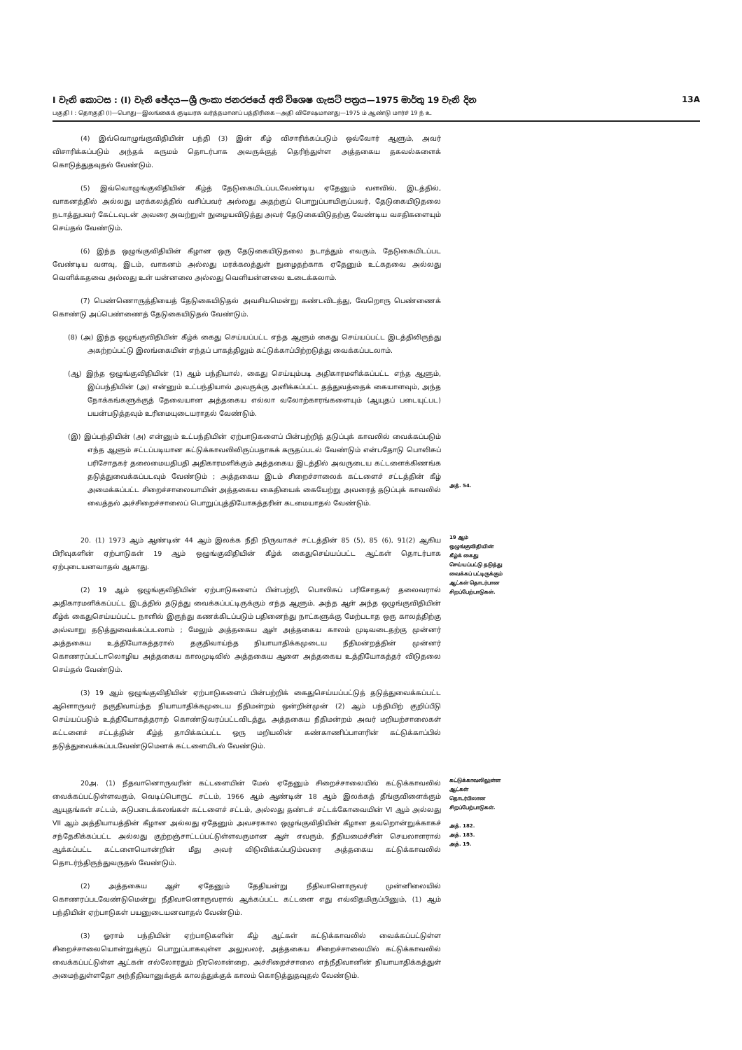I වැනි කොටස : (I) වැනි ඡේදය—ශ්‍රී ලංකා ජනරජයේ අති විශෙෂ ගැසට් පත්‍රය—1975 මාර්තු 19 වැනි දින 13A
பகுதி I : தொகுதி (I)—பொது—இலங்கைக் குடியரசு வர்த்தமானப் பத்திரிகை—அதி விசேஷமானது—1975 ம் ஆண்டு மார்ச் 19 ந் உ
(4) இவ்வொழுங்குவிதியின் பந்தி (3) இன் கீழ் விசாரிக்கப்படும் ஒவ்வோர் ஆளும், அவர் விசாரிக்கப்படும் அந்தக் கருமம் தொடர்பாக அவருக்குத் தெரிந்துள்ள அத்தகைய தகவல்களைக் கொடுத்துதவுதல் வேண்டும்.
(5) இவ்வொழுங்குவிதியின் கீழ்த் தேடுகையிடப்படவேண்டிய ஏதேனும் வளவில், இடத்தில், வாகனத்தில் அல்லது மரக்கலத்தில் வசிப்பவர் அல்லது அதற்குப் பொறுப்பாயிருப்பவர், தேடுகையிடுதலை நடாத்துபவர் கேட்டவுடன் அவரை அவற்றுள் நுழையவிடுத்து அவர் தேடுகையிடுதற்கு வேண்டிய வசதிகளையும் செய்தல் வேண்டும்.
(6) இந்த ஒழுங்குவிதியின் கீழான ஒரு தேடுகையிடுதலை நடாத்தும் எவரும், தேடுகையிடப்பட வேண்டிய வளவு, இடம், வாகனம் அல்லது மரக்கலத்துள் நுழைதற்காக ஏதேனும் உட்கதவை அல்லது வெளிக்கதவை அல்லது உள் யன்னலை அல்லது வெளியன்னலை உடைக்கலாம்.
(7) பெண்ணொருத்தியைத் தேடுகையிடுதல் அவசியமென்று கண்டவிடத்து, வேறொரு பெண்ணைக் கொண்டு அப்பெண்ணைத் தேடுகையிடுதல் வேண்டும்.
(8) (அ) இந்த ஒழுங்குவிதியின் கீழ்க் கைது செய்யப்பட்ட எந்த ஆளும் கைது செய்யப்பட்ட இடத்திலிருந்து அகற்றப்பட்டு இலங்கையின் எந்தப் பாகத்திலும் கட்டுக்காப்பிற்றடுத்து வைக்கப்படலாம்.
(ஆ) இந்த ஒழுங்குவிதியின் (1) ஆம் பந்தியால், கைது செய்யும்படி அதிகாரமளிக்கப்பட்ட எந்த ஆளும், இப்பந்தியின் (அ) என்னும் உட்பந்தியால் அவருக்கு அளிக்கப்பட்ட தத்துவத்தைக் கையாளவும், அந்த நோக்கங்களுக்குத் தேவையான அத்தகைய எல்லா வலோற்காரங்களையும் (ஆயுதப் படையுட்பட) பயன்படுத்தவும் உரிமையுடையராதல் வேண்டும்.
(இ) இப்பந்தியின் (அ) என்னும் உட்பந்தியின் ஏற்பாடுகளைப் பின்பற்றித் தடுப்புக் காவலில் வைக்கப்படும் எந்த ஆளும் சட்டப்படியான கட்டுக்காவலிலிருப்பதாகக் கருதப்படல் வேண்டும் என்பதோடு பொலிசுப் பரிசோதகர் தலைமையதிபதி அதிகாரமளிக்கும் அத்தகைய இடத்தில் அவருடைய கட்டளைக்கிணங்க தடுத்துவைக்கப்படவும் வேண்டும் ; அத்தகைய இடம் சிறைச்சாலைக் கட்டளைச் சட்டத்தின் கீழ் அமைக்கப்பட்ட சிறைச்சாலையாயின் அத்தகைய கைதியைக் கையேற்று அவரைத் தடுப்புக் காவலில் வைத்தல் அச்சிறைச்சாலைப் பொறுப்புத்தியோகத்தரின் கடமையாதல் வேண்டும்.
அத். 54.
20. (1) 1973 ஆம் ஆண்டின் 44 ஆம் இலக்க நீதி நிருவாகச் சட்டத்தின் 85 (5), 85 (6), 91(2) ஆகிய பிரிவுகளின் ஏற்பாடுகள் 19 ஆம் ஒழுங்குவிதியின் கீழ்க் கைதுசெய்யப்பட்ட ஆட்கள் தொடர்பாக ஏற்புடையனவாதல் ஆகாது.
(2) 19 ஆம் ஒழுங்குவிதியின் ஏற்பாடுகளைப் பின்பற்றி, பொலிசுப் பரிசோதகர் தலைவரால் அதிகாரமளிக்கப்பட்ட இடத்தில் தடுத்து வைக்கப்பட்டிருக்கும் எந்த ஆளும், அந்த ஆள் அந்த ஒழுங்குவிதியின் கீழ்க் கைதுசெய்யப்பட்ட நாளில் இருந்து கணக்கிடப்படும் பதினைந்து நாட்களுக்கு மேற்படாத ஒரு காலத்திற்கு அவ்வாறு தடுத்துவைக்கப்படலாம் ; மேலும் அத்தகைய ஆள் அத்தகைய காலம் முடிவடைதற்கு முன்னர் அத்தகைய உத்தியோகத்தரால் தகுதிவாய்ந்த நியாயாதிக்கமுடைய நீதிமன்றத்தின் முன்னர் கொணரப்பட்டாலொழிய அத்தகைய காலமுடிவில் அத்தகைய ஆளை அத்தகைய உத்தியோகத்தர் விடுதலை செய்தல் வேண்டும்.
(3) 19 ஆம் ஒழுங்குவிதியின் ஏற்பாடுகளைப் பின்பற்றிக் கைதுசெய்யப்பட்டுத் தடுத்துவைக்கப்பட்ட ஆளொருவர் தகுதிவாய்ந்த நியாயாதிக்கமுடைய நீதிமன்றம் ஒன்றின்முன் (2) ஆம் பந்தியிற் குறிப்பீடு செய்யப்படும் உத்தியோகத்தராற் கொண்டுவரப்பட்டவிடத்து, அத்தகைய நீதிமன்றம் அவர் மறியற்சாலைகள் கட்டளைச் சட்டத்தின் கீழ்த் தாபிக்கப்பட்ட ஒரு மறியலின் கண்காணிப்பாளரின் கட்டுக்காப்பில் தடுத்துவைக்கப்படவேண்டுமெனக் கட்டளையிடல் வேண்டும்.
19 ஆம் ஒழுங்குவிதியின் கீழ்க் கைது செய்யப்பட்டு தடுத்து வைக்கப் பட்டிருக்கும் ஆட்கள் தொடர்பான சிறப்பேற்பாடுகள்.
20அ. (1) நீதவானொருவரின் கட்டளையின் மேல் ஏதேனும் சிறைச்சாலையில் கட்டுக்காவலில் வைக்கப்பட்டுள்ளவரும், வெடிப்பொருட் சட்டம், 1966 ஆம் ஆண்டின் 18 ஆம் இலக்கத் தீங்குவிளைக்கும் ஆயுதங்கள் சட்டம், சுடுபடைக்கலங்கள் கட்டளைச் சட்டம், அல்லது தண்டச் சட்டக்கோவையின் VI ஆம் அல்லது VII ஆம் அத்தியாயத்தின் கீழான அல்லது ஏதேனும் அவசரகால ஒழுங்குவிதியின் கீழான தவறொன்றுக்காகச் சந்தேகிக்கப்பட்ட அல்லது குற்றஞ்சாட்டப்பட்டுள்ளவருமான ஆள் எவரும், நீதியமைச்சின் செயலாளரால் ஆக்கப்பட்ட கட்டளையொன்றின் மீது அவர் விடுவிக்கப்படும்வரை அத்தகைய கட்டுக்காவலில் தொடர்ந்திருந்துவருதல் வேண்டும்.
(2) அத்தகைய ஆள் ஏதேனும் தேதியன்று நீதிவானொருவர் முன்னிலையில் கொணரப்படவேண்டுமென்று நீதிவானொருவரால் ஆக்கப்பட்ட கட்டளை எது எவ்விதமிருப்பினும், (1) ஆம் பந்தியின் ஏற்பாடுகள் பயனுடையனவாதல் வேண்டும்.
(3) ஓராம் பந்தியின் ஏற்பாடுகளின் கீழ் ஆட்கள் கட்டுக்காவலில் வைக்கப்பட்டுள்ள சிறைச்சாலையொன்றுக்குப் பொறுப்பாகவுள்ள அலுவலர், அத்தகைய சிறைச்சாலையில் கட்டுக்காவலில் வைக்கப்பட்டுள்ள ஆட்கள் எல்லோரதும் நிரலொன்றை, அச்சிறைச்சாலை எந்நீதிவானின் நியாயாதிக்கத்துள் அமைந்துள்ளதோ அந்நீதிவானுக்குக் காலத்துக்குக் காலம் கொடுத்துதவுதல் வேண்டும்.
கட்டுக்காவலிலுள்ள ஆட்கள் தொடர்பிலான சிறப்பேற்பாடுகள்.
அத். 182.
அத். 183.
அத். 19.